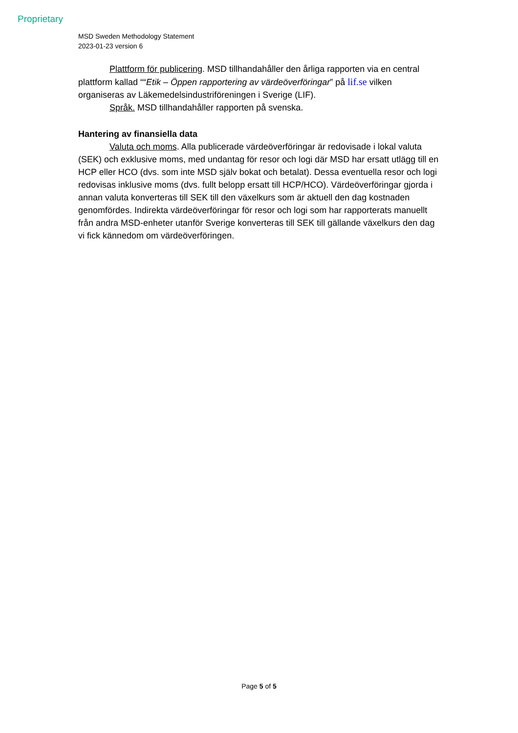Proprietary
MSD Sweden Methodology Statement
2023-01-23 version 6
Plattform för publicering. MSD tillhandahåller den årliga rapporten via en central plattform kallad ““Etik – Öppen rapportering av värdeöverföringar” på lif.se vilken organiseras av Läkemedelsindustriföreningen i Sverige (LIF).
Språk. MSD tillhandahåller rapporten på svenska.
Hantering av finansiella data
Valuta och moms. Alla publicerade värdeöverföringar är redovisade i lokal valuta (SEK) och exklusive moms, med undantag för resor och logi där MSD har ersatt utlägg till en HCP eller HCO (dvs. som inte MSD själv bokat och betalat). Dessa eventuella resor och logi redovisas inklusive moms (dvs. fullt belopp ersatt till HCP/HCO). Värdeöverföringar gjorda i annan valuta konverteras till SEK till den växelkurs som är aktuell den dag kostnaden genomfördes. Indirekta värdeöverföringar för resor och logi som har rapporterats manuellt från andra MSD-enheter utanför Sverige konverteras till SEK till gällande växelkurs den dag vi fick kännedom om värdeöverföringen.
Page 5 of 5